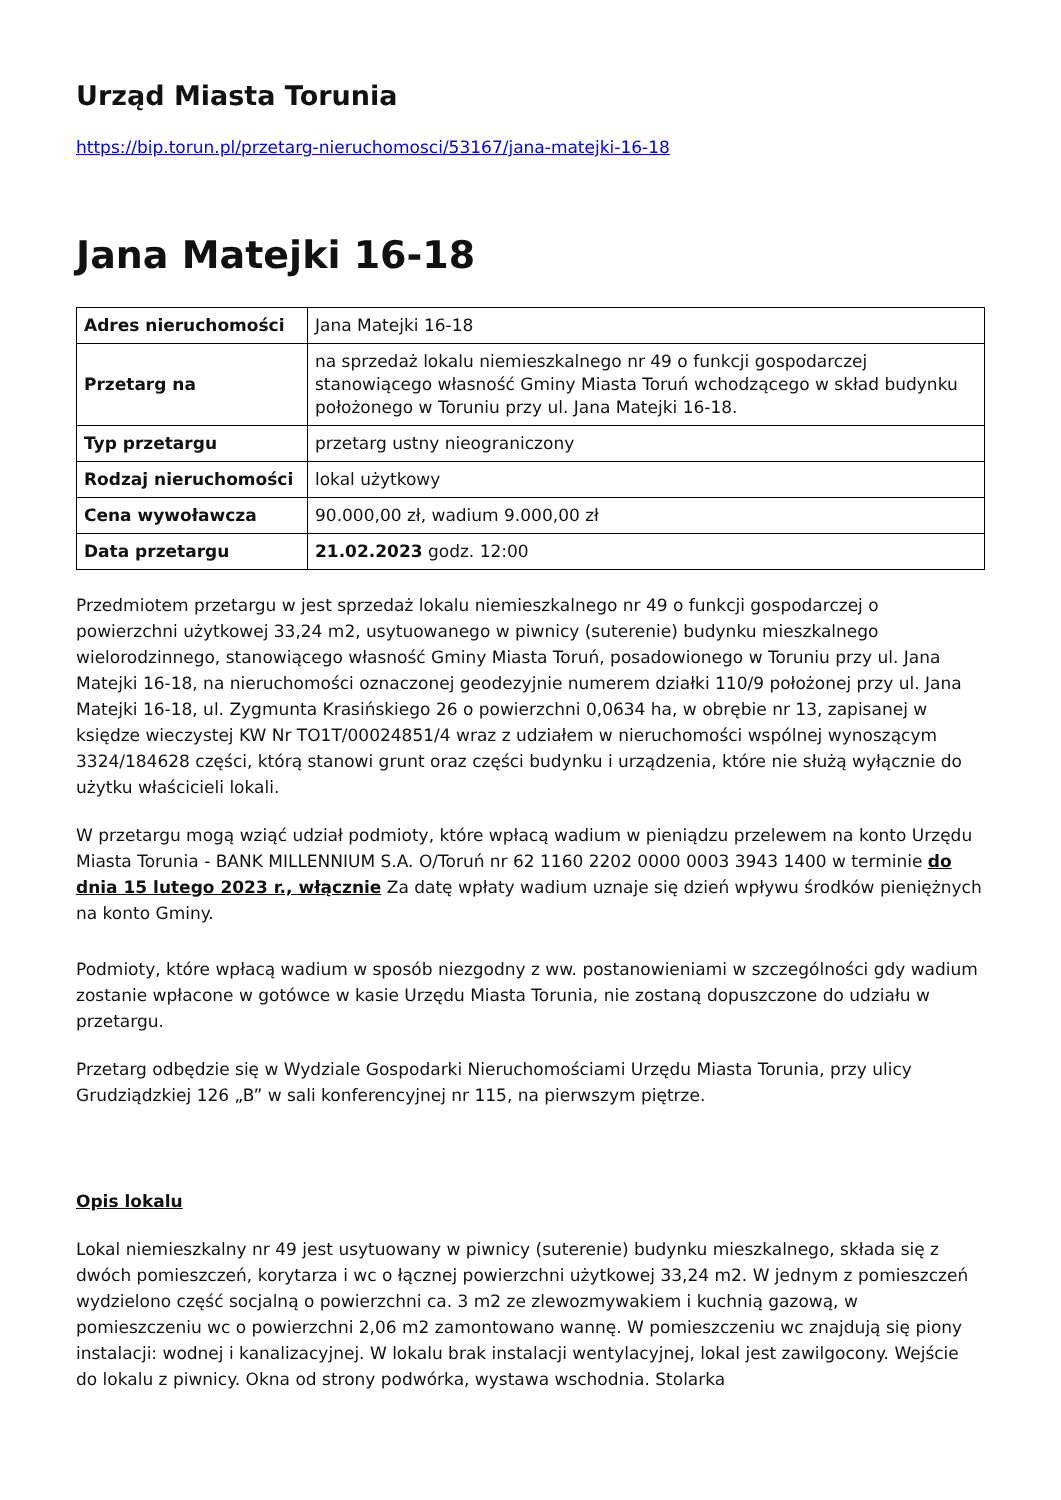Urząd Miasta Torunia
https://bip.torun.pl/przetarg-nieruchomosci/53167/jana-matejki-16-18
Jana Matejki 16-18
| Adres nieruchomości | Jana Matejki 16-18 |
| Przetarg na | na sprzedaż lokalu niemieszkalnego nr 49 o funkcji gospodarczej stanowiącego własność Gminy Miasta Toruń wchodzącego w skład budynku położonego w Toruniu przy ul. Jana Matejki 16-18. |
| Typ przetargu | przetarg ustny nieograniczony |
| Rodzaj nieruchomości | lokal użytkowy |
| Cena wywoławcza | 90.000,00 zł, wadium 9.000,00 zł |
| Data przetargu | 21.02.2023 godz. 12:00 |
Przedmiotem przetargu w jest sprzedaż lokalu niemieszkalnego nr 49 o funkcji gospodarczej o powierzchni użytkowej 33,24 m2, usytuowanego w piwnicy (suterenie) budynku mieszkalnego wielorodzinnego, stanowiącego własność Gminy Miasta Toruń, posadowionego w Toruniu przy ul. Jana Matejki 16-18, na nieruchomości oznaczonej geodezyjnie numerem działki 110/9 położonej przy ul. Jana Matejki 16-18, ul. Zygmunta Krasińskiego 26 o powierzchni 0,0634 ha, w obrębie nr 13, zapisanej w księdze wieczystej KW Nr TO1T/00024851/4 wraz z udziałem w nieruchomości wspólnej wynoszącym 3324/184628 części, którą stanowi grunt oraz części budynku i urządzenia, które nie służą wyłącznie do użytku właścicieli lokali.
W przetargu mogą wziąć udział podmioty, które wpłacą wadium w pieniądzu przelewem na konto Urzędu Miasta Torunia - BANK MILLENNIUM S.A. O/Toruń nr 62 1160 2202 0000 0003 3943 1400 w terminie do dnia 15 lutego 2023 r., włącznie Za datę wpłaty wadium uznaje się dzień wpływu środków pieniężnych na konto Gminy.
Podmioty, które wpłacą wadium w sposób niezgodny z ww. postanowieniami w szczególności gdy wadium zostanie wpłacone w gotówce w kasie Urzędu Miasta Torunia, nie zostaną dopuszczone do udziału w przetargu.
Przetarg odbędzie się w Wydziale Gospodarki Nieruchomościami Urzędu Miasta Torunia, przy ulicy Grudziądzkiej 126 „B” w sali konferencyjnej nr 115, na pierwszym piętrze.
Opis lokalu
Lokal niemieszkalny nr 49 jest usytuowany w piwnicy (suterenie) budynku mieszkalnego, składa się z dwóch pomieszczeń, korytarza i wc o łącznej powierzchni użytkowej 33,24 m2. W jednym z pomieszczeń wydzielono część socjalną o powierzchni ca. 3 m2 ze zlewozmywakiem i kuchnią gazową, w pomieszczeniu wc o powierzchni 2,06 m2 zamontowano wannę. W pomieszczeniu wc znajdują się piony instalacji: wodnej i kanalizacyjnej. W lokalu brak instalacji wentylacyjnej, lokal jest zawilgocony. Wejście do lokalu z piwnicy. Okna od strony podwórka, wystawa wschodnia. Stolarka